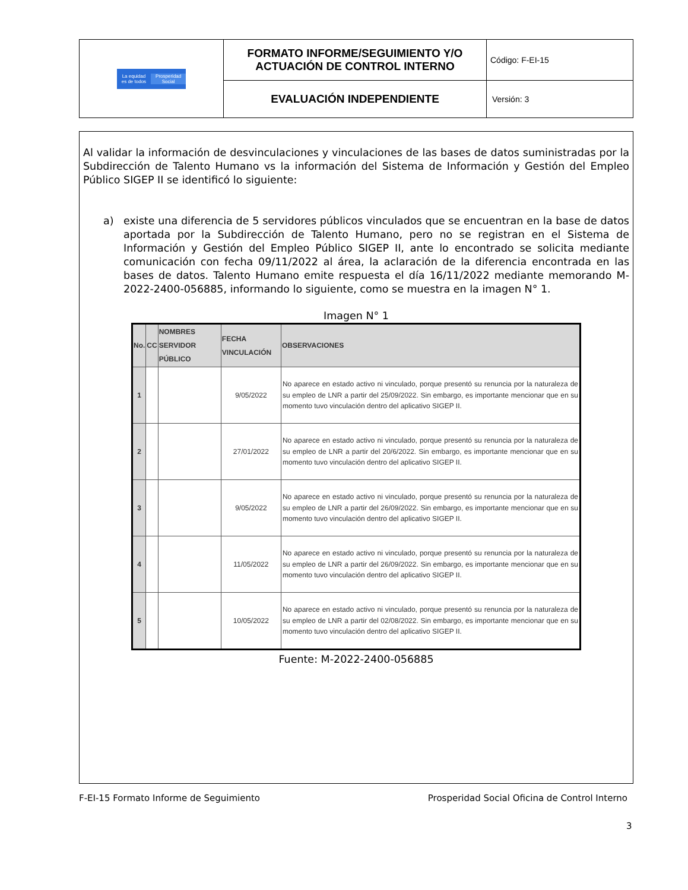| La equidad es de todos Prosperidad Social | FORMATO INFORME/SEGUIMIENTO Y/O ACTUACIÓN DE CONTROL INTERNO | Código: F-EI-15 |
| | EVALUACIÓN INDEPENDIENTE | Versión: 3 |
Al validar la información de desvinculaciones y vinculaciones de las bases de datos suministradas por la Subdirección de Talento Humano vs la información del Sistema de Información y Gestión del Empleo Público SIGEP II se identificó lo siguiente:
a) existe una diferencia de 5 servidores públicos vinculados que se encuentran en la base de datos aportada por la Subdirección de Talento Humano, pero no se registran en el Sistema de Información y Gestión del Empleo Público SIGEP II, ante lo encontrado se solicita mediante comunicación con fecha 09/11/2022 al área, la aclaración de la diferencia encontrada en las bases de datos. Talento Humano emite respuesta el día 16/11/2022 mediante memorando M-2022-2400-056885, informando lo siguiente, como se muestra en la imagen N° 1.
Imagen N° 1
| No. | CC | NOMBRES SERVIDOR PÚBLICO | FECHA VINCULACIÓN | OBSERVACIONES |
| --- | --- | --- | --- | --- |
| 1 | | | 9/05/2022 | No aparece en estado activo ni vinculado, porque presentó su renuncia por la naturaleza de su empleo de LNR a partir del 25/09/2022. Sin embargo, es importante mencionar que en su momento tuvo vinculación dentro del aplicativo SIGEP II. |
| 2 | | | 27/01/2022 | No aparece en estado activo ni vinculado, porque presentó su renuncia por la naturaleza de su empleo de LNR a partir del 20/6/2022. Sin embargo, es importante mencionar que en su momento tuvo vinculación dentro del aplicativo SIGEP II. |
| 3 | | | 9/05/2022 | No aparece en estado activo ni vinculado, porque presentó su renuncia por la naturaleza de su empleo de LNR a partir del 26/09/2022. Sin embargo, es importante mencionar que en su momento tuvo vinculación dentro del aplicativo SIGEP II. |
| 4 | | | 11/05/2022 | No aparece en estado activo ni vinculado, porque presentó su renuncia por la naturaleza de su empleo de LNR a partir del 26/09/2022. Sin embargo, es importante mencionar que en su momento tuvo vinculación dentro del aplicativo SIGEP II. |
| 5 | | | 10/05/2022 | No aparece en estado activo ni vinculado, porque presentó su renuncia por la naturaleza de su empleo de LNR a partir del 02/08/2022. Sin embargo, es importante mencionar que en su momento tuvo vinculación dentro del aplicativo SIGEP II. |
Fuente: M-2022-2400-056885
F-EI-15 Formato Informe de Seguimiento Prosperidad Social Oficina de Control Interno
3